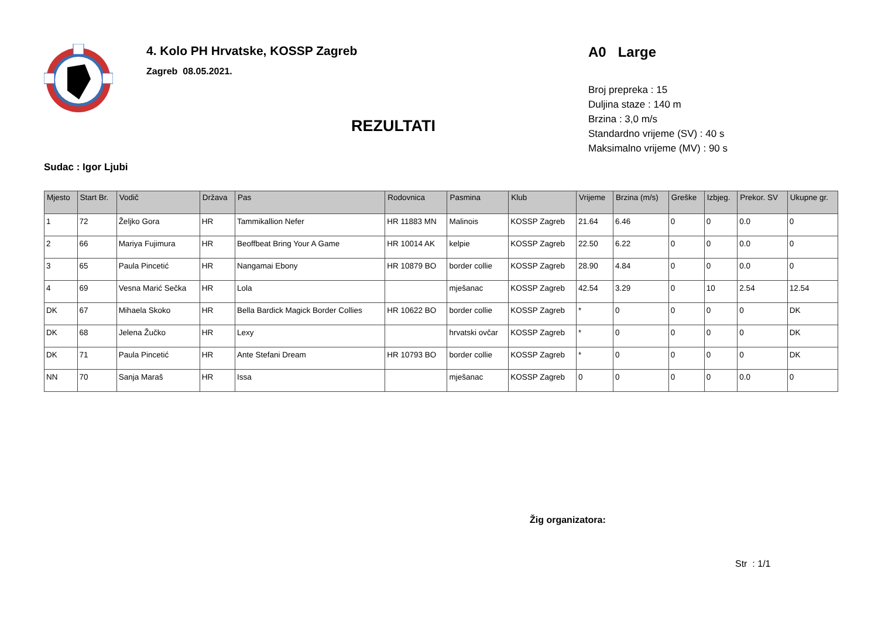4. Kolo PH Hrvatske, KOSSP Zagreb
Zagreb 08.05.2021.
REZULTATI
A0 Large
Broj prepreka : 15
Duljina staze : 140 m
Brzina : 3,0 m/s
Standardno vrijeme (SV) : 40 s
Maksimalno vrijeme (MV) : 90 s
Sudac : Igor Ljubi
| Mjesto | Start Br. | Vodič | Država | Pas | Rodovnica | Pasmina | Klub | Vrijeme | Brzina (m/s) | Greške | Izbjeg. | Prekor. SV | Ukupne gr. |
| --- | --- | --- | --- | --- | --- | --- | --- | --- | --- | --- | --- | --- | --- |
| 1 | 72 | Željko Gora | HR | Tammikallion Nefer | HR 11883 MN | Malinois | KOSSP Zagreb | 21.64 | 6.46 | 0 | 0 | 0.0 | 0 |
| 2 | 66 | Mariya Fujimura | HR | Beoffbeat Bring Your A Game | HR 10014 AK | kelpie | KOSSP Zagreb | 22.50 | 6.22 | 0 | 0 | 0.0 | 0 |
| 3 | 65 | Paula Pincetić | HR | Nangamai Ebony | HR 10879 BO | border collie | KOSSP Zagreb | 28.90 | 4.84 | 0 | 0 | 0.0 | 0 |
| 4 | 69 | Vesna Marić Sečka | HR | Lola | | mješanac | KOSSP Zagreb | 42.54 | 3.29 | 0 | 10 | 2.54 | 12.54 |
| DK | 67 | Mihaela Skoko | HR | Bella Bardick Magick Border Collies | HR 10622 BO | border collie | KOSSP Zagreb | * | 0 | 0 | 0 | 0 | DK |
| DK | 68 | Jelena Žučko | HR | Lexy | | hrvatski ovčar | KOSSP Zagreb | * | 0 | 0 | 0 | 0 | DK |
| DK | 71 | Paula Pincetić | HR | Ante Stefani Dream | HR 10793 BO | border collie | KOSSP Zagreb | * | 0 | 0 | 0 | 0 | DK |
| NN | 70 | Sanja Maraš | HR | Issa | | mješanac | KOSSP Zagreb | 0 | 0 | 0 | 0 | 0.0 | 0 |
Žig organizatora:
Str : 1/1